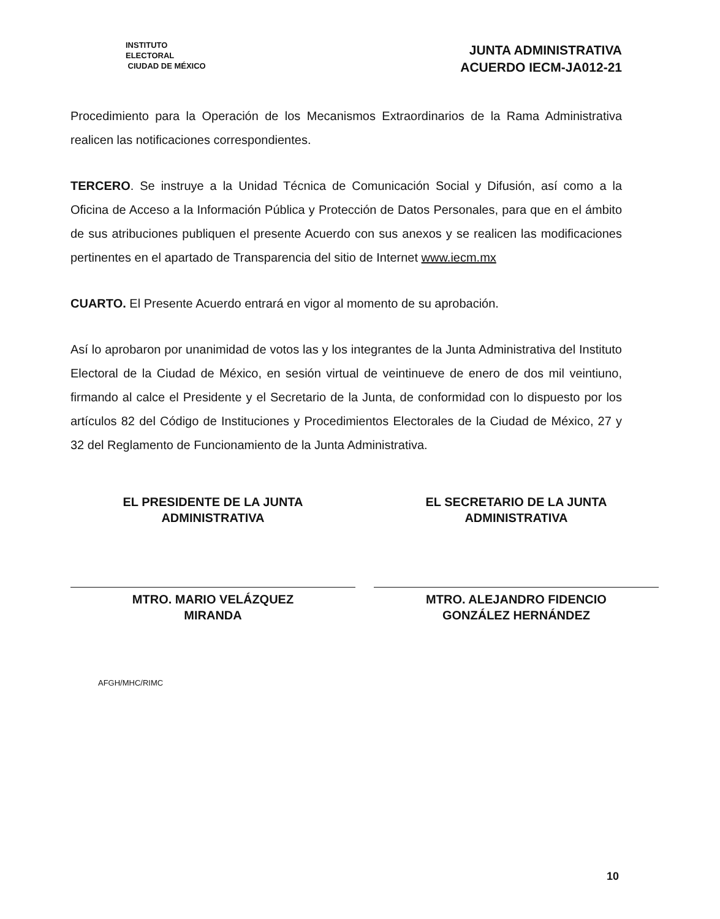INSTITUTO ELECTORAL
CIUDAD DE MÉXICO
JUNTA ADMINISTRATIVA
ACUERDO IECM-JA012-21
Procedimiento para la Operación de los Mecanismos Extraordinarios de la Rama Administrativa realicen las notificaciones correspondientes.
TERCERO. Se instruye a la Unidad Técnica de Comunicación Social y Difusión, así como a la Oficina de Acceso a la Información Pública y Protección de Datos Personales, para que en el ámbito de sus atribuciones publiquen el presente Acuerdo con sus anexos y se realicen las modificaciones pertinentes en el apartado de Transparencia del sitio de Internet www.iecm.mx
CUARTO. El Presente Acuerdo entrará en vigor al momento de su aprobación.
Así lo aprobaron por unanimidad de votos las y los integrantes de la Junta Administrativa del Instituto Electoral de la Ciudad de México, en sesión virtual de veintinueve de enero de dos mil veintiuno, firmando al calce el Presidente y el Secretario de la Junta, de conformidad con lo dispuesto por los artículos 82 del Código de Instituciones y Procedimientos Electorales de la Ciudad de México, 27 y 32 del Reglamento de Funcionamiento de la Junta Administrativa.
EL PRESIDENTE DE LA JUNTA
ADMINISTRATIVA
MTRO. MARIO VELÁZQUEZ
MIRANDA
EL SECRETARIO DE LA JUNTA
ADMINISTRATIVA
MTRO. ALEJANDRO FIDENCIO
GONZÁLEZ HERNÁNDEZ
AFGH/MHC/RIMC
10